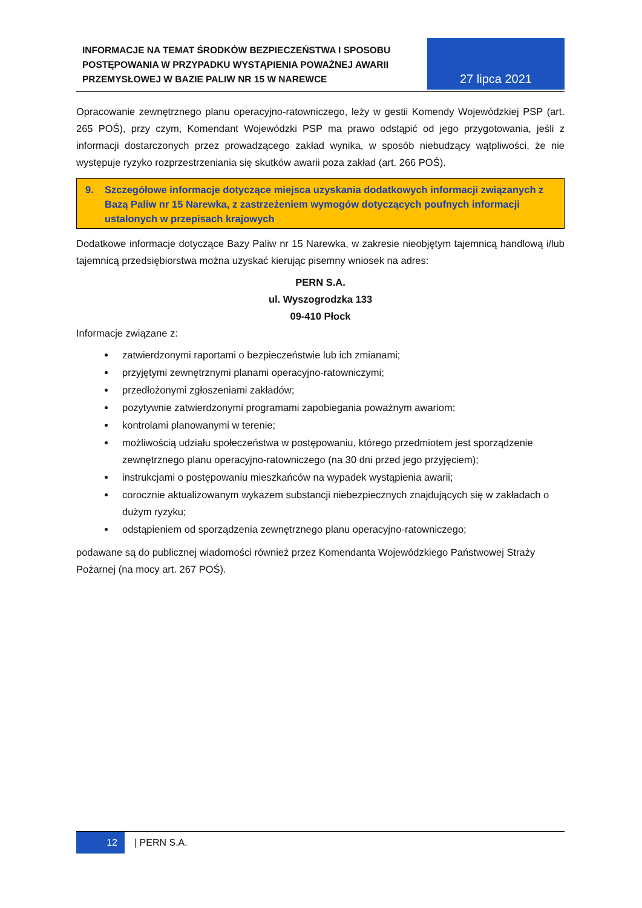INFORMACJE NA TEMAT ŚRODKÓW BEZPIECZEŃSTWA I SPOSOBU POSTĘPOWANIA W PRZYPADKU WYSTĄPIENIA POWAŻNEJ AWARII PRZEMYSŁOWEJ W BAZIE PALIW NR 15 W NAREWCE
27 lipca 2021
Opracowanie zewnętrznego planu operacyjno-ratowniczego, leży w gestii Komendy Wojewódzkiej PSP (art. 265 POŚ), przy czym, Komendant Wojewódzki PSP ma prawo odstąpić od jego przygotowania, jeśli z informacji dostarczonych przez prowadzącego zakład wynika, w sposób niebudzący wątpliwości, że nie występuje ryzyko rozprzestrzeniania się skutków awarii poza zakład (art. 266 POŚ).
9. Szczegółowe informacje dotyczące miejsca uzyskania dodatkowych informacji związanych z Bazą Paliw nr 15 Narewka, z zastrzeżeniem wymogów dotyczących poufnych informacji ustalonych w przepisach krajowych
Dodatkowe informacje dotyczące Bazy Paliw nr 15 Narewka, w zakresie nieobjętym tajemnicą handlową i/lub tajemnicą przedsiębiorstwa można uzyskać kierując pisemny wniosek na adres:
PERN S.A.
ul. Wyszogrodzka 133
09-410 Płock
Informacje związane z:
zatwierdzonymi raportami o bezpieczeństwie lub ich zmianami;
przyjętymi zewnętrznymi planami operacyjno-ratowniczymi;
przedłożonymi zgłoszeniami zakładów;
pozytywnie zatwierdzonymi programami zapobiegania poważnym awariom;
kontrolami planowanymi w terenie;
możliwością udziału społeczeństwa w postępowaniu, którego przedmiotem jest sporządzenie zewnętrznego planu operacyjno-ratowniczego (na 30 dni przed jego przyjęciem);
instrukcjami o postępowaniu mieszkańców na wypadek wystąpienia awarii;
corocznie aktualizowanym wykazem substancji niebezpiecznych znajdujących się w zakładach o dużym ryzyku;
odstąpieniem od sporządzenia zewnętrznego planu operacyjno-ratowniczego;
podawane są do publicznej wiadomości również przez Komendanta Wojewódzkiego Państwowej Straży Pożarnej (na mocy art. 267 POŚ).
12
| PERN S.A.